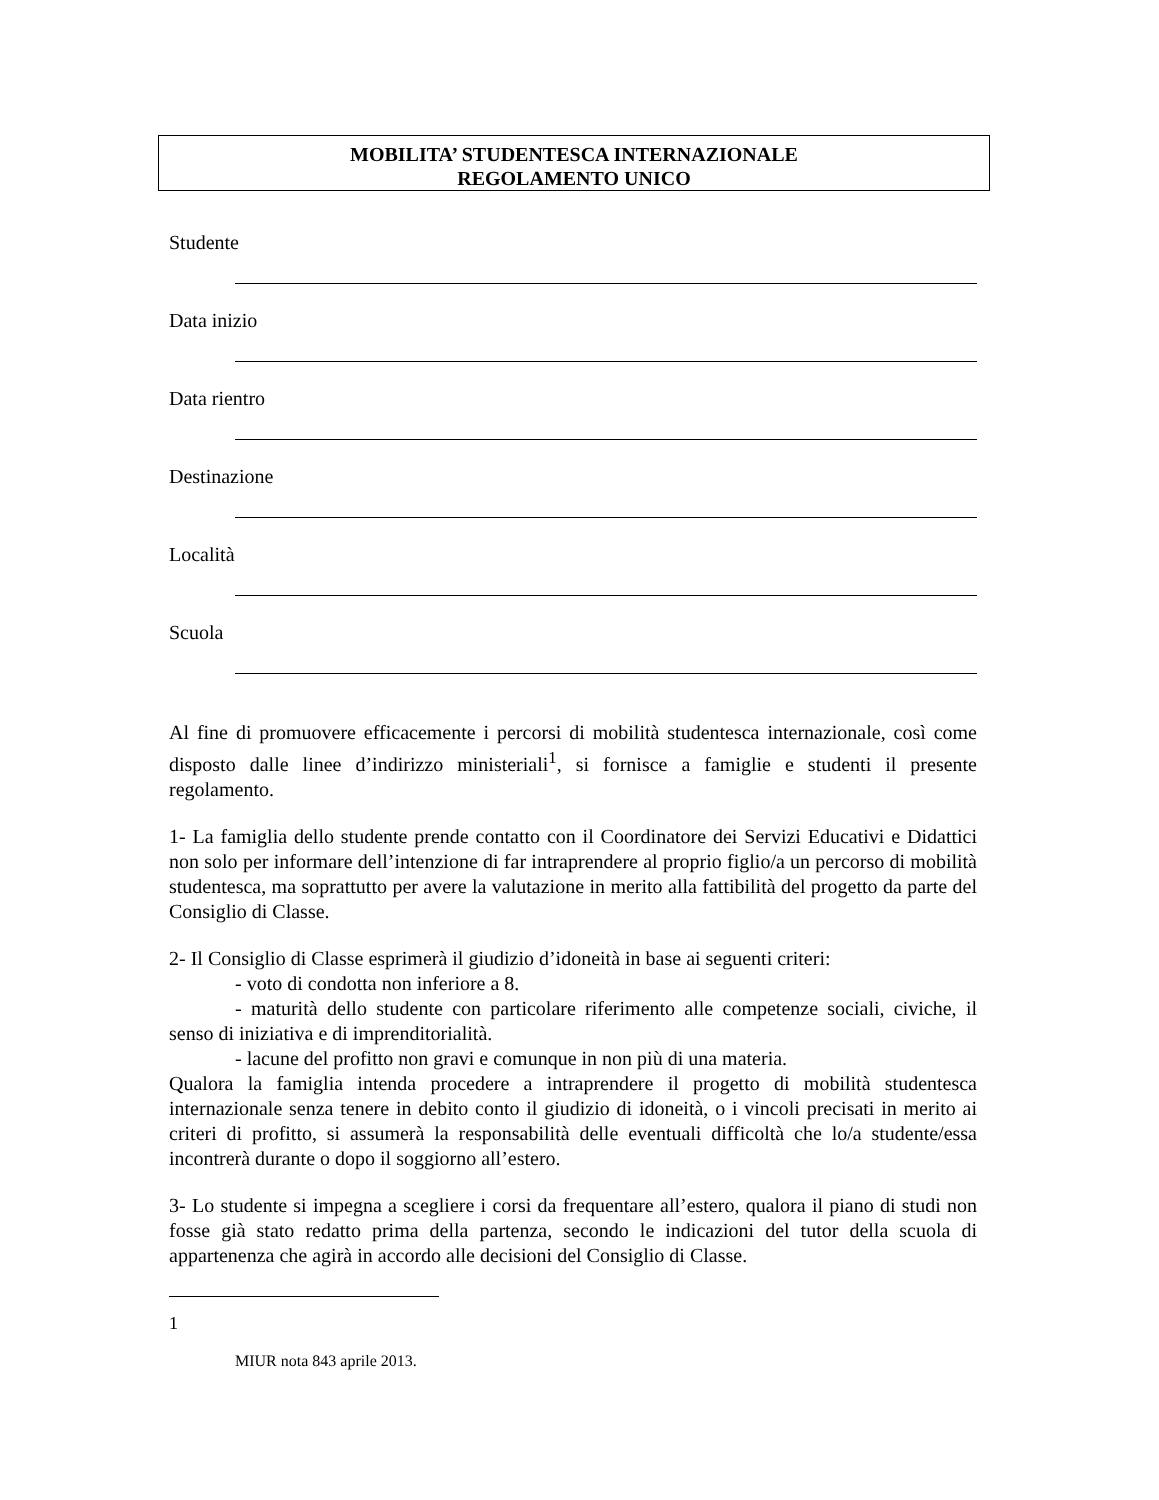MOBILITA’ STUDENTESCA INTERNAZIONALE
REGOLAMENTO UNICO
Studente
Data inizio
Data rientro
Destinazione
Località
Scuola
Al fine di promuovere efficacemente i percorsi di mobilità studentesca internazionale, così come disposto dalle linee d’indirizzo ministeriali<sup>1</sup>, si fornisce a famiglie e studenti il presente regolamento.
1- La famiglia dello studente prende contatto con il Coordinatore dei Servizi Educativi e Didattici non solo per informare dell’intenzione di far intraprendere al proprio figlio/a un percorso di mobilità studentesca, ma soprattutto per avere la valutazione in merito alla fattibilità del progetto da parte del Consiglio di Classe.
2- Il Consiglio di Classe esprimerà il giudizio d’idoneità in base ai seguenti criteri:
- voto di condotta non inferiore a 8.
- maturità dello studente con particolare riferimento alle competenze sociali, civiche, il senso di iniziativa e di imprenditorialità.
- lacune del profitto non gravi e comunque in non più di una materia.
Qualora la famiglia intenda procedere a intraprendere il progetto di mobilità studentesca internazionale senza tenere in debito conto il giudizio di idoneità, o i vincoli precisati in merito ai criteri di profitto, si assumerà la responsabilità delle eventuali difficoltà che lo/a studente/essa incontrerà durante o dopo il soggiorno all’estero.
3- Lo studente si impegna a scegliere i corsi da frequentare all’estero, qualora il piano di studi non fosse già stato redatto prima della partenza, secondo le indicazioni del tutor della scuola di appartenenza che agirà in accordo alle decisioni del Consiglio di Classe.
1
MIUR nota 843 aprile 2013.